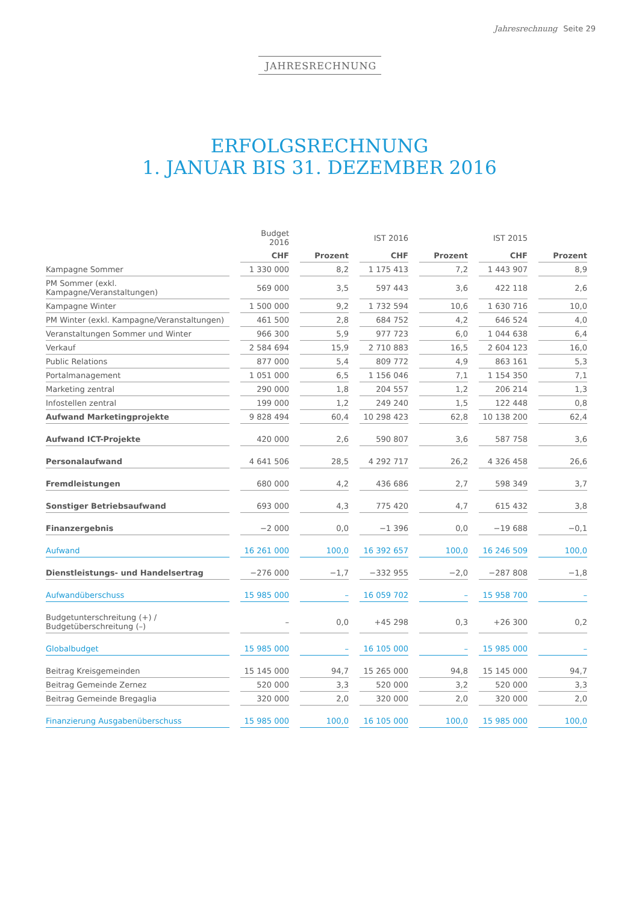Jahresrechnung Seite 29
JAHRESRECHNUNG
ERFOLGSRECHNUNG
1. JANUAR BIS 31. DEZEMBER 2016
| | Budget 2016 | | IST 2016 | | IST 2015 | |
| --- | --- | --- | --- | --- | --- | --- |
| | CHF | Prozent | CHF | Prozent | CHF | Prozent |
| Kampagne Sommer | 1 330 000 | 8,2 | 1 175 413 | 7,2 | 1 443 907 | 8,9 |
| PM Sommer (exkl. Kampagne/Veranstaltungen) | 569 000 | 3,5 | 597 443 | 3,6 | 422 118 | 2,6 |
| Kampagne Winter | 1 500 000 | 9,2 | 1 732 594 | 10,6 | 1 630 716 | 10,0 |
| PM Winter (exkl. Kampagne/Veranstaltungen) | 461 500 | 2,8 | 684 752 | 4,2 | 646 524 | 4,0 |
| Veranstaltungen Sommer und Winter | 966 300 | 5,9 | 977 723 | 6,0 | 1 044 638 | 6,4 |
| Verkauf | 2 584 694 | 15,9 | 2 710 883 | 16,5 | 2 604 123 | 16,0 |
| Public Relations | 877 000 | 5,4 | 809 772 | 4,9 | 863 161 | 5,3 |
| Portalmanagement | 1 051 000 | 6,5 | 1 156 046 | 7,1 | 1 154 350 | 7,1 |
| Marketing zentral | 290 000 | 1,8 | 204 557 | 1,2 | 206 214 | 1,3 |
| Infostellen zentral | 199 000 | 1,2 | 249 240 | 1,5 | 122 448 | 0,8 |
| Aufwand Marketingprojekte | 9 828 494 | 60,4 | 10 298 423 | 62,8 | 10 138 200 | 62,4 |
| Aufwand ICT-Projekte | 420 000 | 2,6 | 590 807 | 3,6 | 587 758 | 3,6 |
| Personalaufwand | 4 641 506 | 28,5 | 4 292 717 | 26,2 | 4 326 458 | 26,6 |
| Fremdleistungen | 680 000 | 4,2 | 436 686 | 2,7 | 598 349 | 3,7 |
| Sonstiger Betriebsaufwand | 693 000 | 4,3 | 775 420 | 4,7 | 615 432 | 3,8 |
| Finanzergebnis | −2 000 | 0,0 | −1 396 | 0,0 | −19 688 | −0,1 |
| Aufwand | 16 261 000 | 100,0 | 16 392 657 | 100,0 | 16 246 509 | 100,0 |
| Dienstleistungs- und Handelsertrag | −276 000 | −1,7 | −332 955 | −2,0 | −287 808 | −1,8 |
| Aufwandüberschuss | 15 985 000 | – | 16 059 702 | – | 15 958 700 | – |
| Budgetunterschreitung (+) / Budgetüberschreitung (–) | – | 0,0 | +45 298 | 0,3 | +26 300 | 0,2 |
| Globalbudget | 15 985 000 | – | 16 105 000 | – | 15 985 000 | – |
| Beitrag Kreisgemeinden | 15 145 000 | 94,7 | 15 265 000 | 94,8 | 15 145 000 | 94,7 |
| Beitrag Gemeinde Zernez | 520 000 | 3,3 | 520 000 | 3,2 | 520 000 | 3,3 |
| Beitrag Gemeinde Bregaglia | 320 000 | 2,0 | 320 000 | 2,0 | 320 000 | 2,0 |
| Finanzierung Ausgabenüberschuss | 15 985 000 | 100,0 | 16 105 000 | 100,0 | 15 985 000 | 100,0 |